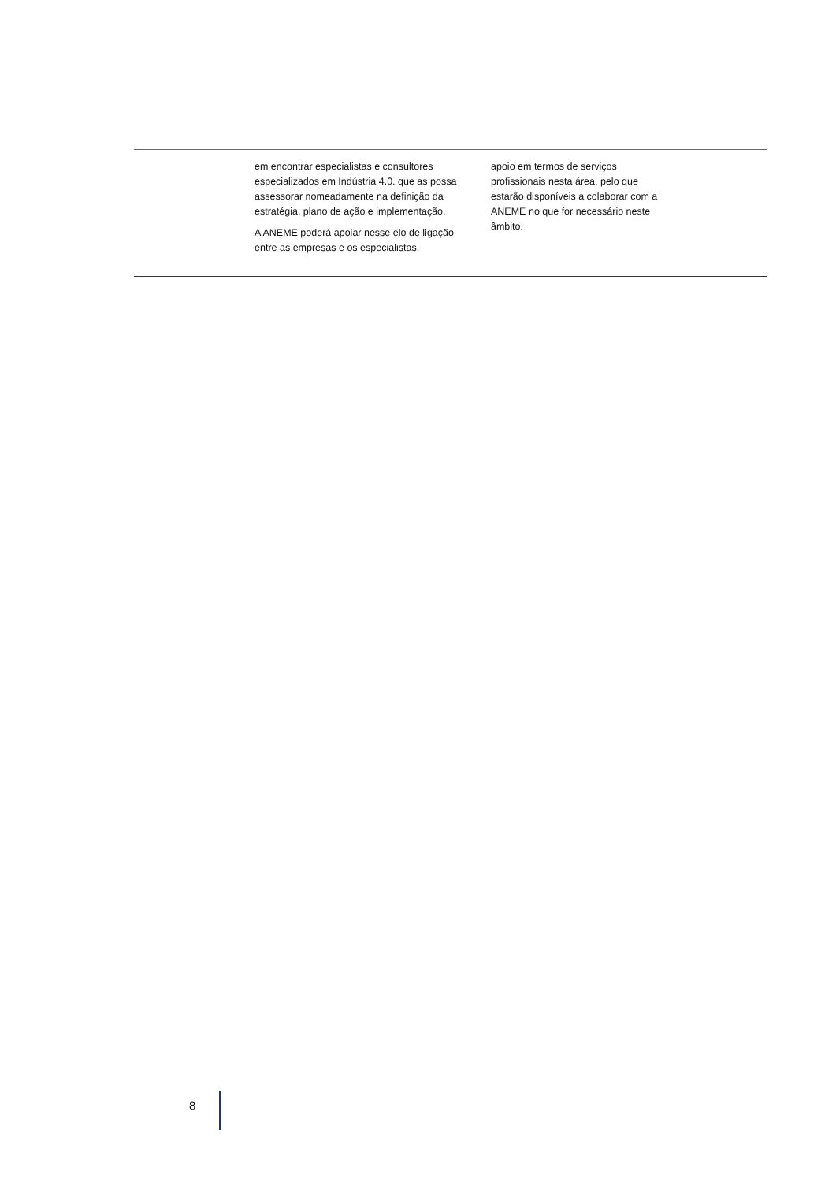| | em encontrar especialistas e consultores especializados em Indústria 4.0. que as possa assessorar nomeadamente na definição da estratégia, plano de ação e implementação. A ANEME poderá apoiar nesse elo de ligação entre as empresas e os especialistas. | apoio em termos de serviços profissionais nesta área, pelo que estarão disponíveis a colaborar com a ANEME no que for necessário neste âmbito. | |
8